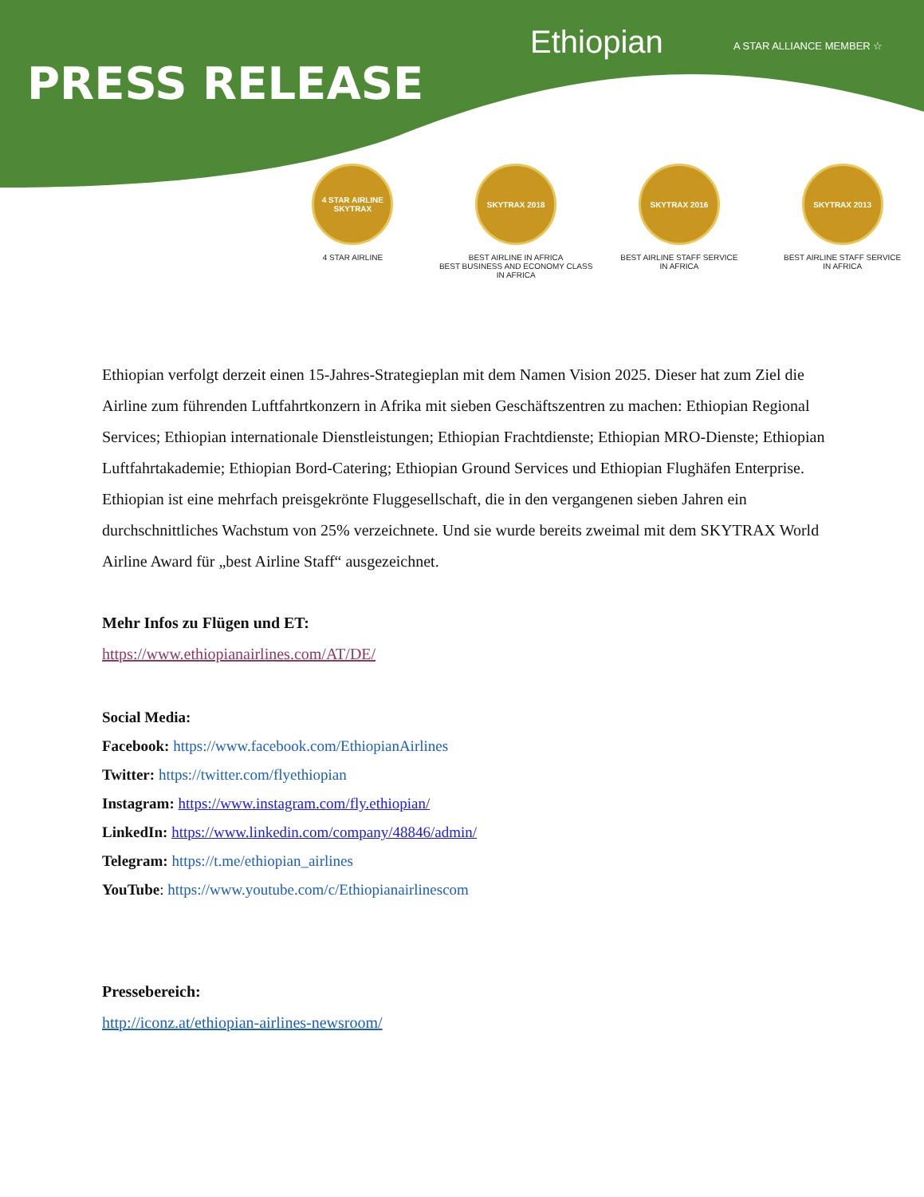Ethiopian A STAR ALLIANCE MEMBER ☆
PRESS RELEASE
4 STAR AIRLINE
SKYTRAX
4 STAR AIRLINE
SKYTRAX 2018
BEST AIRLINE IN AFRICA
BEST BUSINESS AND ECONOMY CLASS IN AFRICA
SKYTRAX 2016
BEST AIRLINE STAFF SERVICE
IN AFRICA
SKYTRAX 2013
BEST AIRLINE STAFF SERVICE
IN AFRICA
Ethiopian verfolgt derzeit einen 15-Jahres-Strategieplan mit dem Namen Vision 2025. Dieser hat zum Ziel die Airline zum führenden Luftfahrtkonzern in Afrika mit sieben Geschäftszentren zu machen: Ethiopian Regional Services; Ethiopian internationale Dienstleistungen; Ethiopian Frachtdienste; Ethiopian MRO-Dienste; Ethiopian Luftfahrtakademie; Ethiopian Bord-Catering; Ethiopian Ground Services und Ethiopian Flughäfen Enterprise.
Ethiopian ist eine mehrfach preisgekrönte Fluggesellschaft, die in den vergangenen sieben Jahren ein durchschnittliches Wachstum von 25% verzeichnete. Und sie wurde bereits zweimal mit dem SKYTRAX World Airline Award für „best Airline Staff“ ausgezeichnet.
Mehr Infos zu Flügen und ET:
https://www.ethiopianairlines.com/AT/DE/
Social Media:
Facebook: https://www.facebook.com/EthiopianAirlines
Twitter: https://twitter.com/flyethiopian
Instagram: https://www.instagram.com/fly.ethiopian/
LinkedIn: https://www.linkedin.com/company/48846/admin/
Telegram: https://t.me/ethiopian_airlines
YouTube: https://www.youtube.com/c/Ethiopianairlinescom
Pressebereich:
http://iconz.at/ethiopian-airlines-newsroom/